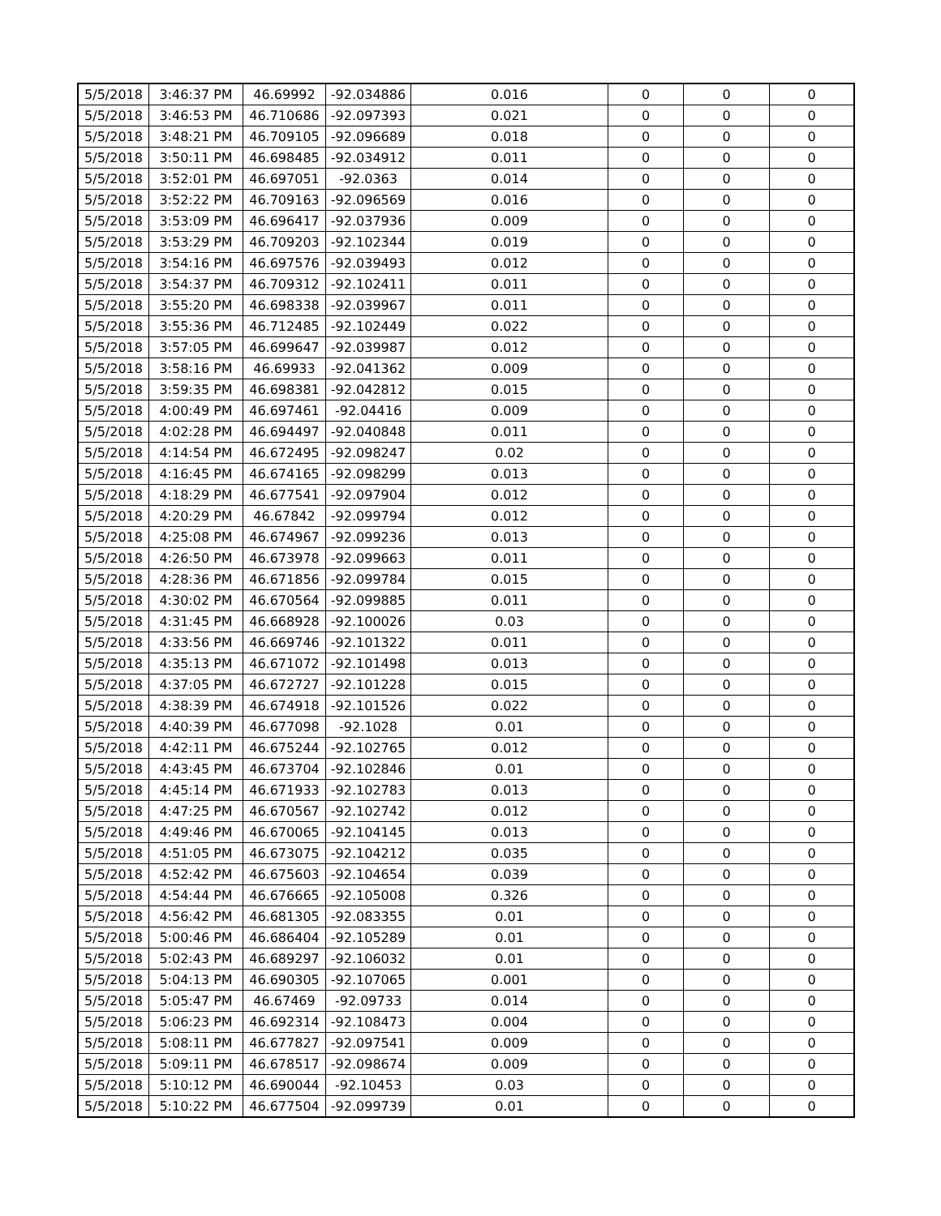| 5/5/2018 | 3:46:37 PM | 46.69992 | -92.034886 | 0.016 | 0 | 0 | 0 |
| 5/5/2018 | 3:46:53 PM | 46.710686 | -92.097393 | 0.021 | 0 | 0 | 0 |
| 5/5/2018 | 3:48:21 PM | 46.709105 | -92.096689 | 0.018 | 0 | 0 | 0 |
| 5/5/2018 | 3:50:11 PM | 46.698485 | -92.034912 | 0.011 | 0 | 0 | 0 |
| 5/5/2018 | 3:52:01 PM | 46.697051 | -92.0363 | 0.014 | 0 | 0 | 0 |
| 5/5/2018 | 3:52:22 PM | 46.709163 | -92.096569 | 0.016 | 0 | 0 | 0 |
| 5/5/2018 | 3:53:09 PM | 46.696417 | -92.037936 | 0.009 | 0 | 0 | 0 |
| 5/5/2018 | 3:53:29 PM | 46.709203 | -92.102344 | 0.019 | 0 | 0 | 0 |
| 5/5/2018 | 3:54:16 PM | 46.697576 | -92.039493 | 0.012 | 0 | 0 | 0 |
| 5/5/2018 | 3:54:37 PM | 46.709312 | -92.102411 | 0.011 | 0 | 0 | 0 |
| 5/5/2018 | 3:55:20 PM | 46.698338 | -92.039967 | 0.011 | 0 | 0 | 0 |
| 5/5/2018 | 3:55:36 PM | 46.712485 | -92.102449 | 0.022 | 0 | 0 | 0 |
| 5/5/2018 | 3:57:05 PM | 46.699647 | -92.039987 | 0.012 | 0 | 0 | 0 |
| 5/5/2018 | 3:58:16 PM | 46.69933 | -92.041362 | 0.009 | 0 | 0 | 0 |
| 5/5/2018 | 3:59:35 PM | 46.698381 | -92.042812 | 0.015 | 0 | 0 | 0 |
| 5/5/2018 | 4:00:49 PM | 46.697461 | -92.04416 | 0.009 | 0 | 0 | 0 |
| 5/5/2018 | 4:02:28 PM | 46.694497 | -92.040848 | 0.011 | 0 | 0 | 0 |
| 5/5/2018 | 4:14:54 PM | 46.672495 | -92.098247 | 0.02 | 0 | 0 | 0 |
| 5/5/2018 | 4:16:45 PM | 46.674165 | -92.098299 | 0.013 | 0 | 0 | 0 |
| 5/5/2018 | 4:18:29 PM | 46.677541 | -92.097904 | 0.012 | 0 | 0 | 0 |
| 5/5/2018 | 4:20:29 PM | 46.67842 | -92.099794 | 0.012 | 0 | 0 | 0 |
| 5/5/2018 | 4:25:08 PM | 46.674967 | -92.099236 | 0.013 | 0 | 0 | 0 |
| 5/5/2018 | 4:26:50 PM | 46.673978 | -92.099663 | 0.011 | 0 | 0 | 0 |
| 5/5/2018 | 4:28:36 PM | 46.671856 | -92.099784 | 0.015 | 0 | 0 | 0 |
| 5/5/2018 | 4:30:02 PM | 46.670564 | -92.099885 | 0.011 | 0 | 0 | 0 |
| 5/5/2018 | 4:31:45 PM | 46.668928 | -92.100026 | 0.03 | 0 | 0 | 0 |
| 5/5/2018 | 4:33:56 PM | 46.669746 | -92.101322 | 0.011 | 0 | 0 | 0 |
| 5/5/2018 | 4:35:13 PM | 46.671072 | -92.101498 | 0.013 | 0 | 0 | 0 |
| 5/5/2018 | 4:37:05 PM | 46.672727 | -92.101228 | 0.015 | 0 | 0 | 0 |
| 5/5/2018 | 4:38:39 PM | 46.674918 | -92.101526 | 0.022 | 0 | 0 | 0 |
| 5/5/2018 | 4:40:39 PM | 46.677098 | -92.1028 | 0.01 | 0 | 0 | 0 |
| 5/5/2018 | 4:42:11 PM | 46.675244 | -92.102765 | 0.012 | 0 | 0 | 0 |
| 5/5/2018 | 4:43:45 PM | 46.673704 | -92.102846 | 0.01 | 0 | 0 | 0 |
| 5/5/2018 | 4:45:14 PM | 46.671933 | -92.102783 | 0.013 | 0 | 0 | 0 |
| 5/5/2018 | 4:47:25 PM | 46.670567 | -92.102742 | 0.012 | 0 | 0 | 0 |
| 5/5/2018 | 4:49:46 PM | 46.670065 | -92.104145 | 0.013 | 0 | 0 | 0 |
| 5/5/2018 | 4:51:05 PM | 46.673075 | -92.104212 | 0.035 | 0 | 0 | 0 |
| 5/5/2018 | 4:52:42 PM | 46.675603 | -92.104654 | 0.039 | 0 | 0 | 0 |
| 5/5/2018 | 4:54:44 PM | 46.676665 | -92.105008 | 0.326 | 0 | 0 | 0 |
| 5/5/2018 | 4:56:42 PM | 46.681305 | -92.083355 | 0.01 | 0 | 0 | 0 |
| 5/5/2018 | 5:00:46 PM | 46.686404 | -92.105289 | 0.01 | 0 | 0 | 0 |
| 5/5/2018 | 5:02:43 PM | 46.689297 | -92.106032 | 0.01 | 0 | 0 | 0 |
| 5/5/2018 | 5:04:13 PM | 46.690305 | -92.107065 | 0.001 | 0 | 0 | 0 |
| 5/5/2018 | 5:05:47 PM | 46.67469 | -92.09733 | 0.014 | 0 | 0 | 0 |
| 5/5/2018 | 5:06:23 PM | 46.692314 | -92.108473 | 0.004 | 0 | 0 | 0 |
| 5/5/2018 | 5:08:11 PM | 46.677827 | -92.097541 | 0.009 | 0 | 0 | 0 |
| 5/5/2018 | 5:09:11 PM | 46.678517 | -92.098674 | 0.009 | 0 | 0 | 0 |
| 5/5/2018 | 5:10:12 PM | 46.690044 | -92.10453 | 0.03 | 0 | 0 | 0 |
| 5/5/2018 | 5:10:22 PM | 46.677504 | -92.099739 | 0.01 | 0 | 0 | 0 |